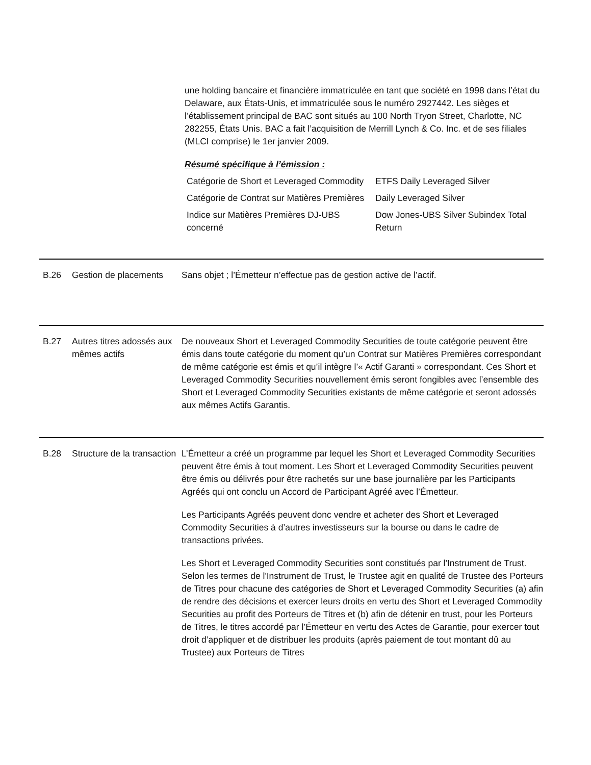une holding bancaire et financière immatriculée en tant que société en 1998 dans l’état du Delaware, aux États-Unis, et immatriculée sous le numéro 2927442. Les sièges et l’établissement principal de BAC sont situés au 100 North Tryon Street, Charlotte, NC 282255, États Unis. BAC a fait l’acquisition de Merrill Lynch & Co. Inc. et de ses filiales (MLCI comprise) le 1er janvier 2009.
Résumé spécifique à l’émission :
| Catégorie de Short et Leveraged Commodity | ETFS Daily Leveraged Silver |
| Catégorie de Contrat sur Matières Premières | Daily Leveraged Silver |
| Indice sur Matières Premières DJ-UBS concerné | Dow Jones-UBS Silver Subindex Total Return |
B.26 Gestion de placements
Sans objet ; l’Émetteur n’effectue pas de gestion active de l’actif.
B.27 Autres titres adossés aux mêmes actifs
De nouveaux Short et Leveraged Commodity Securities de toute catégorie peuvent être émis dans toute catégorie du moment qu’un Contrat sur Matières Premières correspondant de même catégorie est émis et qu’il intègre l’« Actif Garanti » correspondant. Ces Short et Leveraged Commodity Securities nouvellement émis seront fongibles avec l’ensemble des Short et Leveraged Commodity Securities existants de même catégorie et seront adossés aux mêmes Actifs Garantis.
B.28 Structure de la transaction
L’Émetteur a créé un programme par lequel les Short et Leveraged Commodity Securities peuvent être émis à tout moment. Les Short et Leveraged Commodity Securities peuvent être émis ou délivrés pour être rachetés sur une base journalière par les Participants Agréés qui ont conclu un Accord de Participant Agréé avec l’Émetteur.
Les Participants Agréés peuvent donc vendre et acheter des Short et Leveraged Commodity Securities à d’autres investisseurs sur la bourse ou dans le cadre de transactions privées.
Les Short et Leveraged Commodity Securities sont constitués par l'Instrument de Trust. Selon les termes de l'Instrument de Trust, le Trustee agit en qualité de Trustee des Porteurs de Titres pour chacune des catégories de Short et Leveraged Commodity Securities (a) afin de rendre des décisions et exercer leurs droits en vertu des Short et Leveraged Commodity Securities au profit des Porteurs de Titres et (b) afin de détenir en trust, pour les Porteurs de Titres, le titres accordé par l’Émetteur en vertu des Actes de Garantie, pour exercer tout droit d’appliquer et de distribuer les produits (après paiement de tout montant dû au Trustee) aux Porteurs de Titres